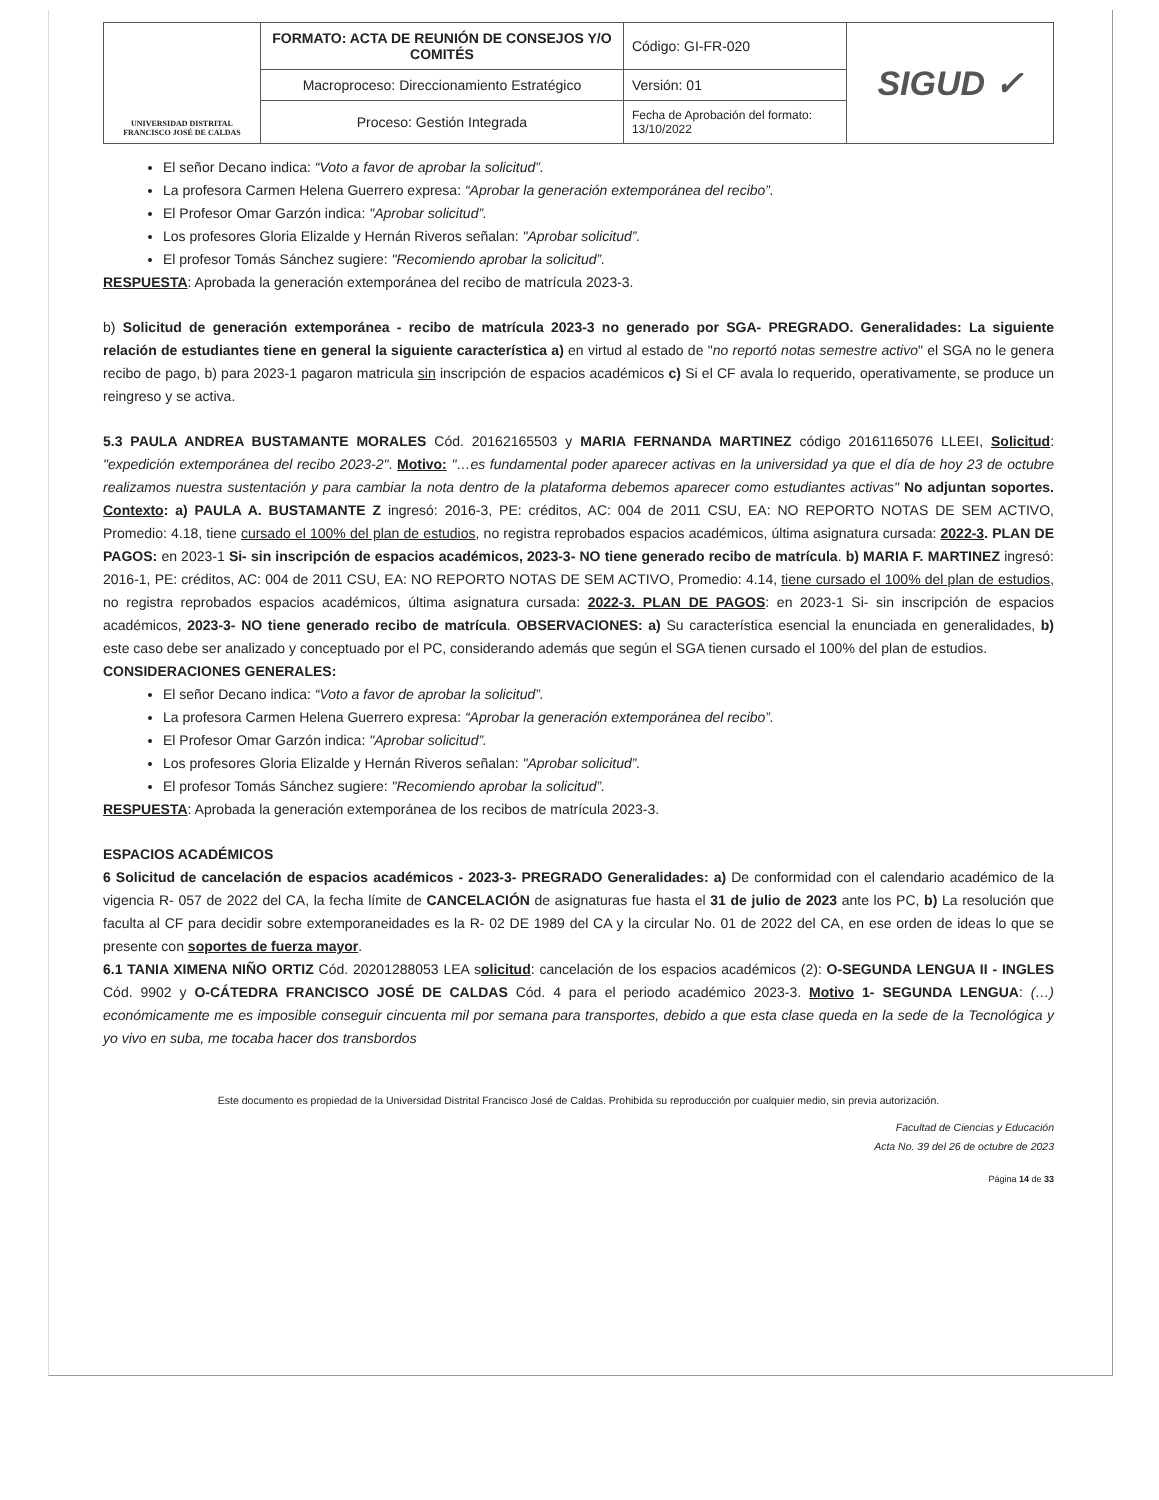| UNIVERSIDAD DISTRITAL FRANCISCO JOSÉ DE CALDAS | FORMATO: ACTA DE REUNIÓN DE CONSEJOS Y/O COMITÉS | Código: GI-FR-020 | SIGUD ✓ |
| | Macroproceso: Direccionamiento Estratégico | Versión: 01 | |
| | Proceso: Gestión Integrada | Fecha de Aprobación del formato: 13/10/2022 | |
El señor Decano indica: “Voto a favor de aprobar la solicitud”.
La profesora Carmen Helena Guerrero expresa: “Aprobar la generación extemporánea del recibo”.
El Profesor Omar Garzón indica: "Aprobar solicitud”.
Los profesores Gloria Elizalde y Hernán Riveros señalan: "Aprobar solicitud”.
El profesor Tomás Sánchez sugiere: "Recomiendo aprobar la solicitud”.
RESPUESTA: Aprobada la generación extemporánea del recibo de matrícula 2023-3.
b) Solicitud de generación extemporánea - recibo de matrícula 2023-3 no generado por SGA- PREGRADO. Generalidades: La siguiente relación de estudiantes tiene en general la siguiente característica a) en virtud al estado de "no reportó notas semestre activo" el SGA no le genera recibo de pago, b) para 2023-1 pagaron matricula sin inscripción de espacios académicos c) Si el CF avala lo requerido, operativamente, se produce un reingreso y se activa.
5.3 PAULA ANDREA BUSTAMANTE MORALES Cód. 20162165503 y MARIA FERNANDA MARTINEZ código 20161165076 LLEEI, Solicitud: "expedición extemporánea del recibo 2023-2". Motivo: "…es fundamental poder aparecer activas en la universidad ya que el día de hoy 23 de octubre realizamos nuestra sustentación y para cambiar la nota dentro de la plataforma debemos aparecer como estudiantes activas" No adjuntan soportes. Contexto: a) PAULA A. BUSTAMANTE Z ingresó: 2016-3, PE: créditos, AC: 004 de 2011 CSU, EA: NO REPORTO NOTAS DE SEM ACTIVO, Promedio: 4.18, tiene cursado el 100% del plan de estudios, no registra reprobados espacios académicos, última asignatura cursada: 2022-3. PLAN DE PAGOS: en 2023-1 Si- sin inscripción de espacios académicos, 2023-3- NO tiene generado recibo de matrícula. b) MARIA F. MARTINEZ ingresó: 2016-1, PE: créditos, AC: 004 de 2011 CSU, EA: NO REPORTO NOTAS DE SEM ACTIVO, Promedio: 4.14, tiene cursado el 100% del plan de estudios, no registra reprobados espacios académicos, última asignatura cursada: 2022-3. PLAN DE PAGOS: en 2023-1 Si- sin inscripción de espacios académicos, 2023-3- NO tiene generado recibo de matrícula. OBSERVACIONES: a) Su característica esencial la enunciada en generalidades, b) este caso debe ser analizado y conceptuado por el PC, considerando además que según el SGA tienen cursado el 100% del plan de estudios.
CONSIDERACIONES GENERALES:
El señor Decano indica: “Voto a favor de aprobar la solicitud”.
La profesora Carmen Helena Guerrero expresa: “Aprobar la generación extemporánea del recibo”.
El Profesor Omar Garzón indica: "Aprobar solicitud”.
Los profesores Gloria Elizalde y Hernán Riveros señalan: "Aprobar solicitud”.
El profesor Tomás Sánchez sugiere: "Recomiendo aprobar la solicitud”.
RESPUESTA: Aprobada la generación extemporánea de los recibos de matrícula 2023-3.
ESPACIOS ACADÉMICOS
6 Solicitud de cancelación de espacios académicos - 2023-3- PREGRADO Generalidades: a) De conformidad con el calendario académico de la vigencia R- 057 de 2022 del CA, la fecha límite de CANCELACIÓN de asignaturas fue hasta el 31 de julio de 2023 ante los PC, b) La resolución que faculta al CF para decidir sobre extemporaneidades es la R- 02 DE 1989 del CA y la circular No. 01 de 2022 del CA, en ese orden de ideas lo que se presente con soportes de fuerza mayor.
6.1 TANIA XIMENA NIÑO ORTIZ Cód. 20201288053 LEA solicitud: cancelación de los espacios académicos (2): O-SEGUNDA LENGUA II - INGLES Cód. 9902 y O-CÁTEDRA FRANCISCO JOSÉ DE CALDAS Cód. 4 para el periodo académico 2023-3. Motivo 1- SEGUNDA LENGUA: (…) económicamente me es imposible conseguir cincuenta mil por semana para transportes, debido a que esta clase queda en la sede de la Tecnológica y yo vivo en suba, me tocaba hacer dos transbordos
Este documento es propiedad de la Universidad Distrital Francisco José de Caldas. Prohibida su reproducción por cualquier medio, sin previa autorización.
Facultad de Ciencias y Educación
Acta No. 39 del 26 de octubre de 2023
Página 14 de 33